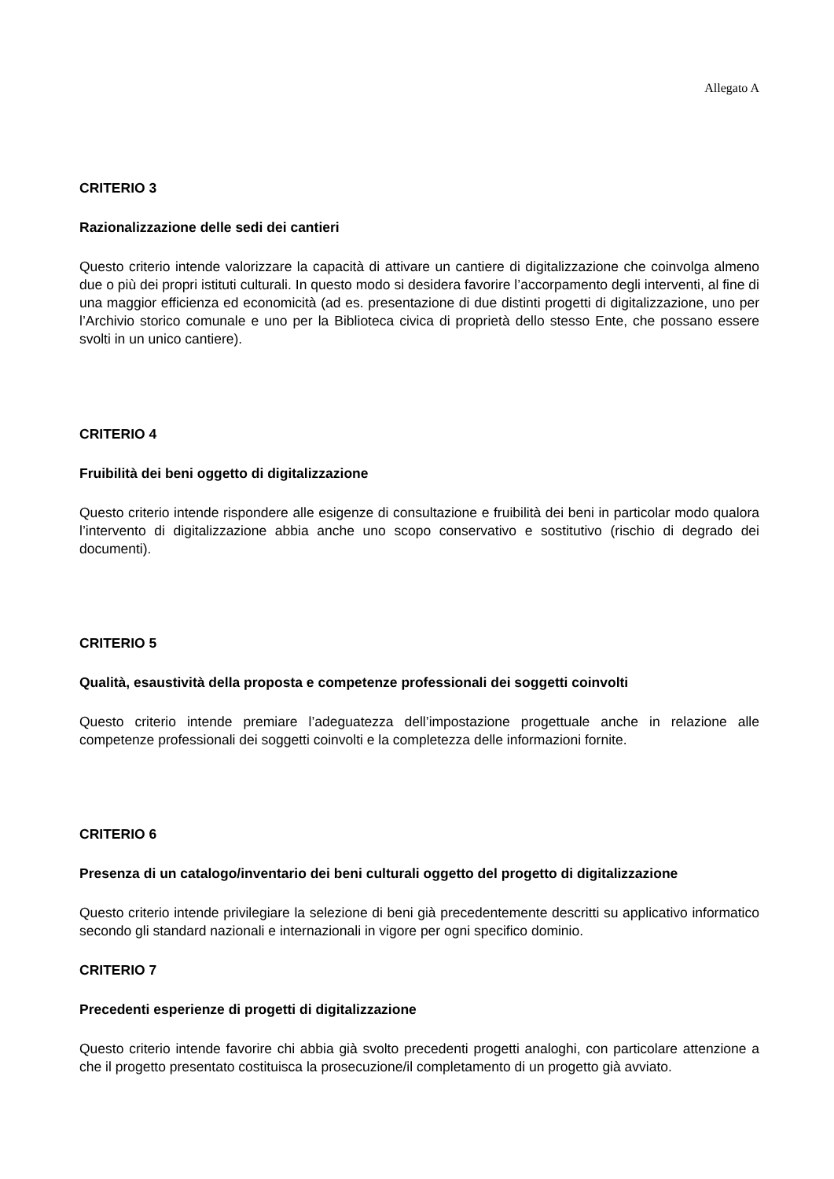Allegato A
CRITERIO 3
Razionalizzazione delle sedi dei cantieri
Questo criterio intende valorizzare la capacità di attivare un cantiere di digitalizzazione che coinvolga almeno due o più dei propri istituti culturali. In questo modo si desidera favorire l’accorpamento degli interventi, al fine di una maggior efficienza ed economicità (ad es. presentazione di due distinti progetti di digitalizzazione, uno per l’Archivio storico comunale e uno per la Biblioteca civica di proprietà dello stesso Ente, che possano essere svolti in un unico cantiere).
CRITERIO 4
Fruibilità dei beni oggetto di digitalizzazione
Questo criterio intende rispondere alle esigenze di consultazione e fruibilità dei beni in particolar modo qualora l’intervento di digitalizzazione abbia anche uno scopo conservativo e sostitutivo (rischio di degrado dei documenti).
CRITERIO 5
Qualità, esaustività della proposta e competenze professionali dei soggetti coinvolti
Questo criterio intende premiare l’adeguatezza dell’impostazione progettuale anche in relazione alle competenze professionali dei soggetti coinvolti e la completezza delle informazioni fornite.
CRITERIO 6
Presenza di un catalogo/inventario dei beni culturali oggetto del progetto di digitalizzazione
Questo criterio intende privilegiare la selezione di beni già precedentemente descritti su applicativo informatico secondo gli standard nazionali e internazionali in vigore per ogni specifico dominio.
CRITERIO 7
Precedenti esperienze di progetti di digitalizzazione
Questo criterio intende favorire chi abbia già svolto precedenti progetti analoghi, con particolare attenzione a che il progetto presentato costituisca la prosecuzione/il completamento di un progetto già avviato.